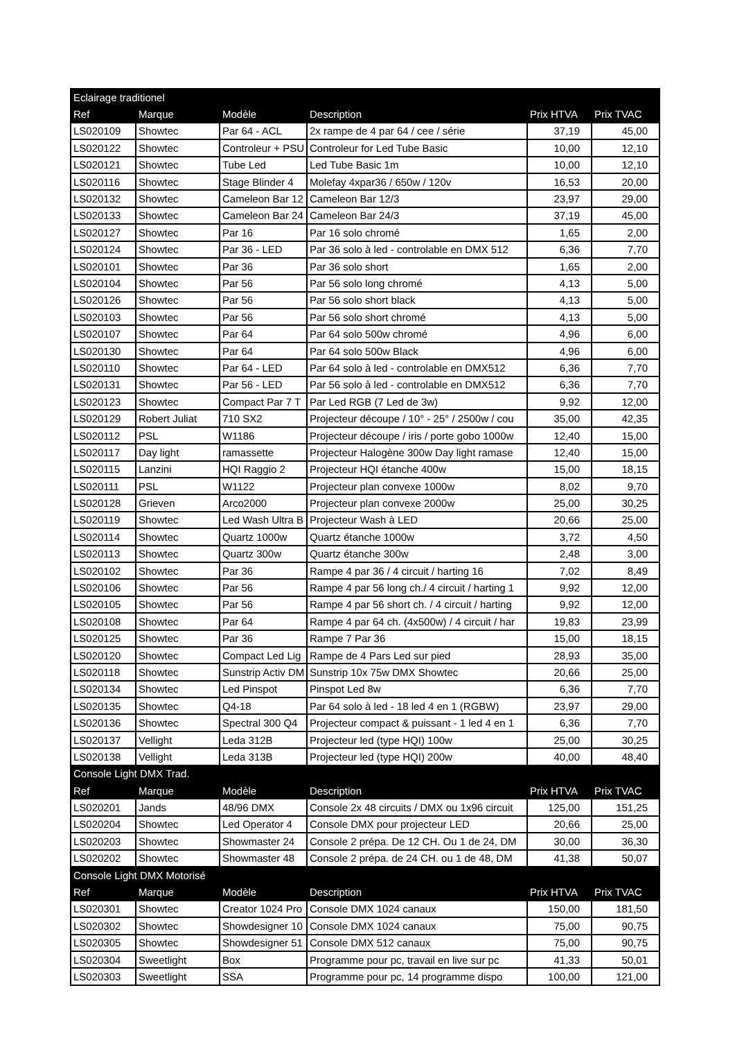| Eclairage traditionel | | | | | |
| Ref | Marque | Modèle | Description | Prix HTVA | Prix TVAC |
| LS020109 | Showtec | Par 64 - ACL | 2x rampe de 4 par 64 / cee / série | 37,19 | 45,00 |
| LS020122 | Showtec | Controleur + PSU | Controleur for Led Tube Basic | 10,00 | 12,10 |
| LS020121 | Showtec | Tube Led | Led Tube Basic 1m | 10,00 | 12,10 |
| LS020116 | Showtec | Stage Blinder 4 | Molefay 4xpar36 / 650w / 120v | 16,53 | 20,00 |
| LS020132 | Showtec | Cameleon Bar 12 | Cameleon Bar 12/3 | 23,97 | 29,00 |
| LS020133 | Showtec | Cameleon Bar 24 | Cameleon Bar 24/3 | 37,19 | 45,00 |
| LS020127 | Showtec | Par 16 | Par 16 solo chromé | 1,65 | 2,00 |
| LS020124 | Showtec | Par 36 - LED | Par 36 solo à led - controlable en DMX 512 | 6,36 | 7,70 |
| LS020101 | Showtec | Par 36 | Par 36 solo short | 1,65 | 2,00 |
| LS020104 | Showtec | Par 56 | Par 56 solo long chromé | 4,13 | 5,00 |
| LS020126 | Showtec | Par 56 | Par 56 solo short black | 4,13 | 5,00 |
| LS020103 | Showtec | Par 56 | Par 56 solo short chromé | 4,13 | 5,00 |
| LS020107 | Showtec | Par 64 | Par 64 solo 500w chromé | 4,96 | 6,00 |
| LS020130 | Showtec | Par 64 | Par 64 solo 500w Black | 4,96 | 6,00 |
| LS020110 | Showtec | Par 64 - LED | Par 64 solo à led - controlable en DMX512 | 6,36 | 7,70 |
| LS020131 | Showtec | Par 56 - LED | Par 56 solo à led - controlable en DMX512 | 6,36 | 7,70 |
| LS020123 | Showtec | Compact Par 7 T | Par Led RGB (7 Led de 3w) | 9,92 | 12,00 |
| LS020129 | Robert Juliat | 710 SX2 | Projecteur découpe / 10° - 25° / 2500w / cou | 35,00 | 42,35 |
| LS020112 | PSL | W1186 | Projecteur découpe / iris / porte gobo 1000w | 12,40 | 15,00 |
| LS020117 | Day light | ramassette | Projecteur Halogène 300w Day light ramase | 12,40 | 15,00 |
| LS020115 | Lanzini | HQI Raggio 2 | Projecteur HQI étanche 400w | 15,00 | 18,15 |
| LS020111 | PSL | W1122 | Projecteur plan convexe 1000w | 8,02 | 9,70 |
| LS020128 | Grieven | Arco2000 | Projecteur plan convexe 2000w | 25,00 | 30,25 |
| LS020119 | Showtec | Led Wash Ultra B | Projecteur Wash à LED | 20,66 | 25,00 |
| LS020114 | Showtec | Quartz 1000w | Quartz étanche 1000w | 3,72 | 4,50 |
| LS020113 | Showtec | Quartz 300w | Quartz étanche 300w | 2,48 | 3,00 |
| LS020102 | Showtec | Par 36 | Rampe 4 par 36 / 4 circuit / harting 16 | 7,02 | 8,49 |
| LS020106 | Showtec | Par 56 | Rampe 4 par 56 long ch./ 4 circuit / harting 1 | 9,92 | 12,00 |
| LS020105 | Showtec | Par 56 | Rampe 4 par 56 short ch. / 4 circuit / harting | 9,92 | 12,00 |
| LS020108 | Showtec | Par 64 | Rampe 4 par 64 ch. (4x500w) / 4 circuit / har | 19,83 | 23,99 |
| LS020125 | Showtec | Par 36 | Rampe 7 Par 36 | 15,00 | 18,15 |
| LS020120 | Showtec | Compact Led Lig | Rampe de 4 Pars Led sur pied | 28,93 | 35,00 |
| LS020118 | Showtec | Sunstrip Activ DM | Sunstrip 10x 75w DMX Showtec | 20,66 | 25,00 |
| LS020134 | Showtec | Led Pinspot | Pinspot Led 8w | 6,36 | 7,70 |
| LS020135 | Showtec | Q4-18 | Par 64 solo à led - 18 led 4 en 1 (RGBW) | 23,97 | 29,00 |
| LS020136 | Showtec | Spectral 300 Q4 | Projecteur compact & puissant - 1 led 4 en 1 | 6,36 | 7,70 |
| LS020137 | Vellight | Leda 312B | Projecteur led (type HQI) 100w | 25,00 | 30,25 |
| LS020138 | Vellight | Leda 313B | Projecteur led (type HQI) 200w | 40,00 | 48,40 |
| Console Light DMX Trad. | | | | | |
| Ref | Marque | Modèle | Description | Prix HTVA | Prix TVAC |
| LS020201 | Jands | 48/96 DMX | Console 2x 48 circuits / DMX ou 1x96 circuit | 125,00 | 151,25 |
| LS020204 | Showtec | Led Operator 4 | Console DMX pour projecteur LED | 20,66 | 25,00 |
| LS020203 | Showtec | Showmaster 24 | Console 2 prépa. De 12 CH. Ou 1 de 24, DM | 30,00 | 36,30 |
| LS020202 | Showtec | Showmaster 48 | Console 2 prépa. de 24 CH. ou 1 de 48, DM | 41,38 | 50,07 |
| Console Light DMX Motorisé | | | | | |
| Ref | Marque | Modèle | Description | Prix HTVA | Prix TVAC |
| LS020301 | Showtec | Creator 1024 Pro | Console DMX 1024 canaux | 150,00 | 181,50 |
| LS020302 | Showtec | Showdesigner 10 | Console DMX 1024 canaux | 75,00 | 90,75 |
| LS020305 | Showtec | Showdesigner 51 | Console DMX 512 canaux | 75,00 | 90,75 |
| LS020304 | Sweetlight | Box | Programme pour pc, travail en live sur pc | 41,33 | 50,01 |
| LS020303 | Sweetlight | SSA | Programme pour pc, 14 programme dispo | 100,00 | 121,00 |